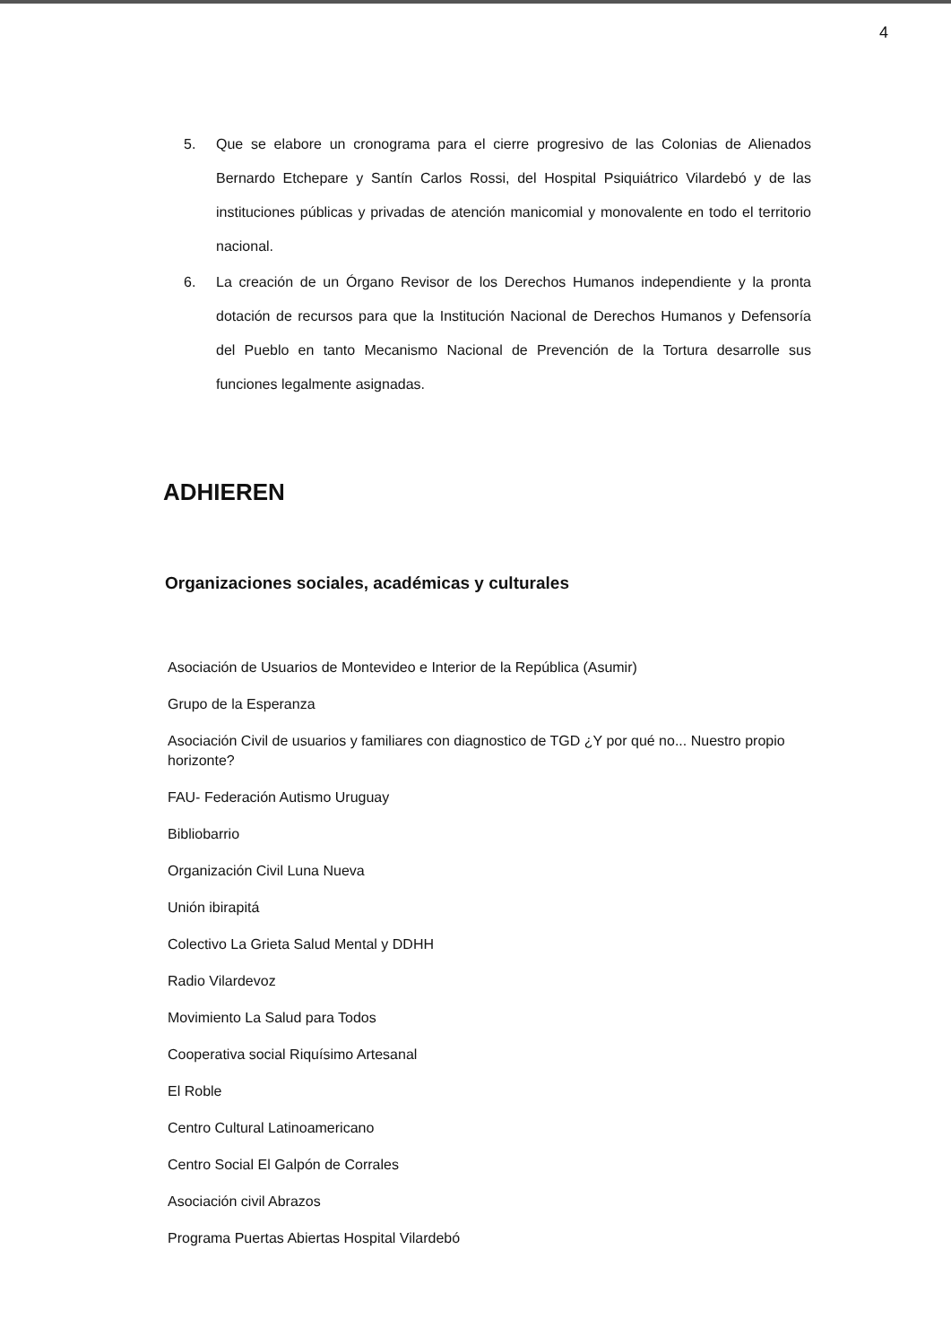4
5. Que se elabore un cronograma para el cierre progresivo de las Colonias de Alienados Bernardo Etchepare y Santín Carlos Rossi, del Hospital Psiquiátrico Vilardebó y de las instituciones públicas y privadas de atención manicomial y monovalente en todo el territorio nacional.
6. La creación de un Órgano Revisor de los Derechos Humanos independiente y la pronta dotación de recursos para que la Institución Nacional de Derechos Humanos y Defensoría del Pueblo en tanto Mecanismo Nacional de Prevención de la Tortura desarrolle sus funciones legalmente asignadas.
ADHIEREN
Organizaciones sociales, académicas y culturales
Asociación de Usuarios de Montevideo e Interior de la República (Asumir)
Grupo de la Esperanza
Asociación Civil de usuarios y familiares con diagnostico de TGD ¿Y por qué no... Nuestro propio horizonte?
FAU- Federación Autismo Uruguay
Bibliobarrio
Organización Civil Luna Nueva
Unión ibirapitá
Colectivo La Grieta Salud Mental y DDHH
Radio Vilardevoz
Movimiento La Salud para Todos
Cooperativa social Riquísimo Artesanal
El Roble
Centro Cultural Latinoamericano
Centro Social El Galpón de Corrales
Asociación civil Abrazos
Programa Puertas Abiertas Hospital Vilardebó